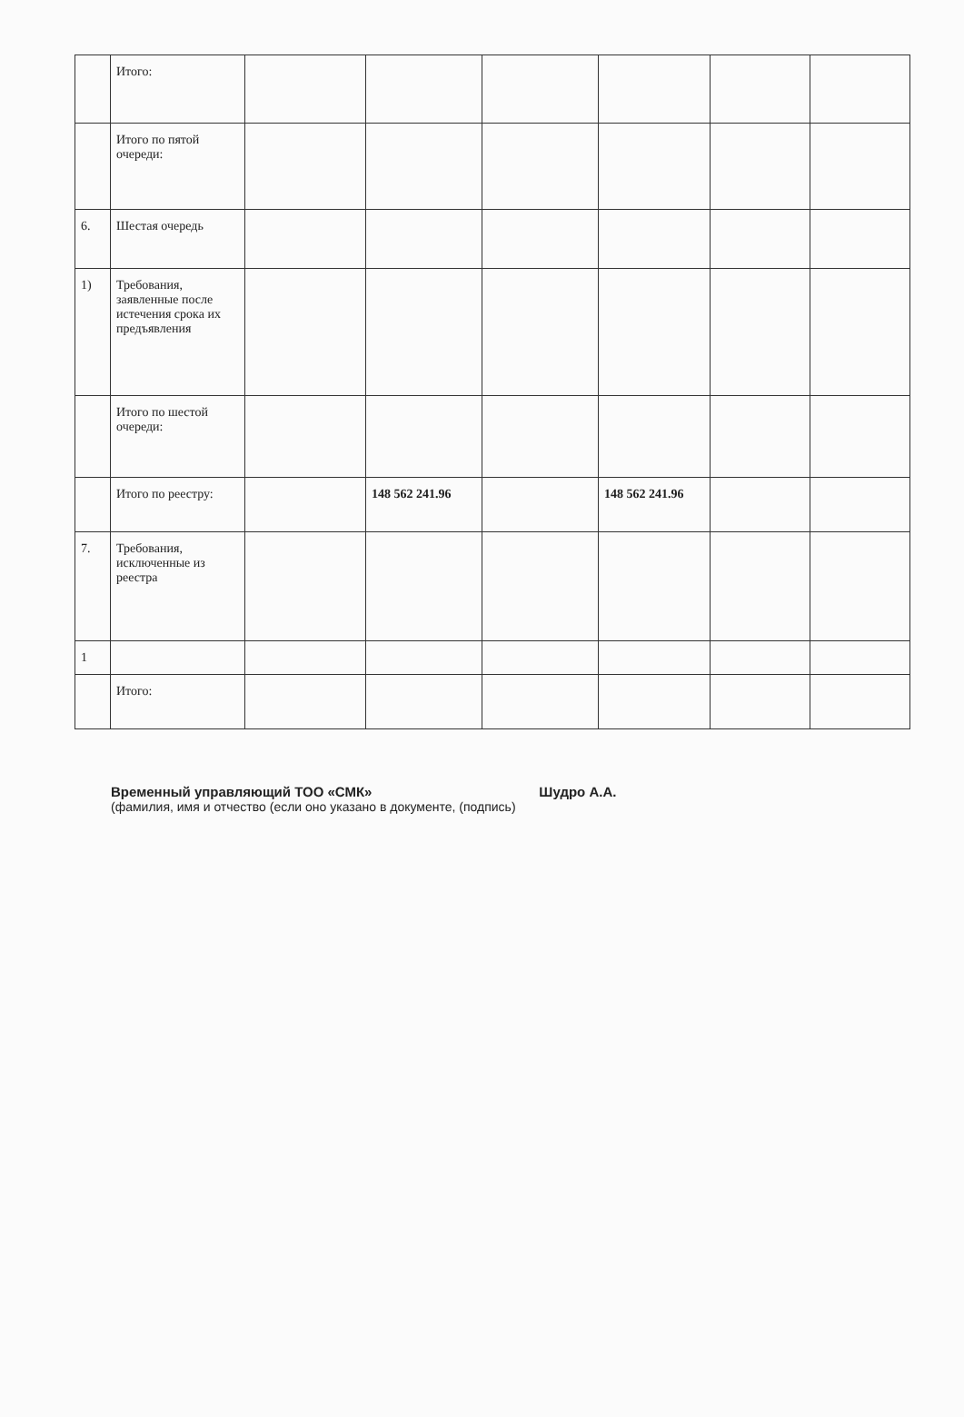| | Итого: | | | | | | |
| | Итого по пятой очереди: | | | | | | |
| 6. | Шестая очередь | | | | | | |
| 1) | Требования, заявленные после истечения срока их предъявления | | | | | | |
| | Итого по шестой очереди: | | | | | | |
| | Итого по реестру: | | 148 562 241.96 | | 148 562 241.96 | | |
| 7. | Требования, исключенные из реестра | | | | | | |
| 1 | | | | | | | |
| | Итого: | | | | | | |
Временный управляющий ТОО «СМК» Шудро А.А.
(фамилия, имя и отчество (если оно указано в документе, (подпись)